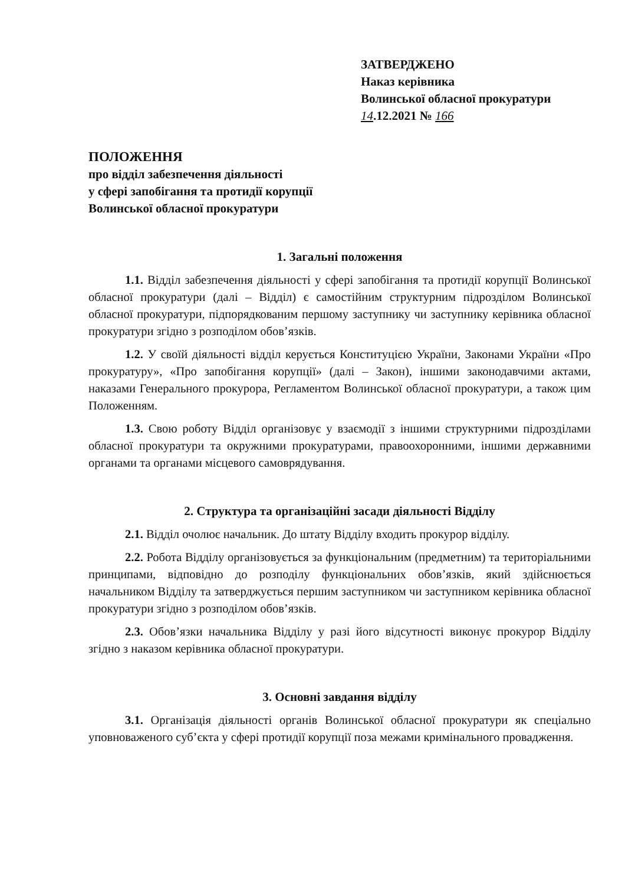ЗАТВЕРДЖЕНО
Наказ керівника
Волинської обласної прокуратури
14.12.2021 № 166
ПОЛОЖЕННЯ
про відділ забезпечення діяльності
у сфері запобігання та протидії корупції
Волинської обласної прокуратури
1. Загальні положення
1.1. Відділ забезпечення діяльності у сфері запобігання та протидії корупції Волинської обласної прокуратури (далі – Відділ) є самостійним структурним підрозділом Волинської обласної прокуратури, підпорядкованим першому заступнику чи заступнику керівника обласної прокуратури згідно з розподілом обов’язків.
1.2. У своїй діяльності відділ керується Конституцією України, Законами України «Про прокуратуру», «Про запобігання корупції» (далі – Закон), іншими законодавчими актами, наказами Генерального прокурора, Регламентом Волинської обласної прокуратури, а також цим Положенням.
1.3. Свою роботу Відділ організовує у взаємодії з іншими структурними підрозділами обласної прокуратури та окружними прокуратурами, правоохоронними, іншими державними органами та органами місцевого самоврядування.
2. Структура та організаційні засади діяльності Відділу
2.1. Відділ очолює начальник. До штату Відділу входить прокурор відділу.
2.2. Робота Відділу організовується за функціональним (предметним) та територіальними принципами, відповідно до розподілу функціональних обов’язків, який здійснюється начальником Відділу та затверджується першим заступником чи заступником керівника обласної прокуратури згідно з розподілом обов’язків.
2.3. Обов’язки начальника Відділу у разі його відсутності виконує прокурор Відділу згідно з наказом керівника обласної прокуратури.
3. Основні завдання відділу
3.1. Організація діяльності органів Волинської обласної прокуратури як спеціально уповноваженого суб’єкта у сфері протидії корупції поза межами кримінального провадження.